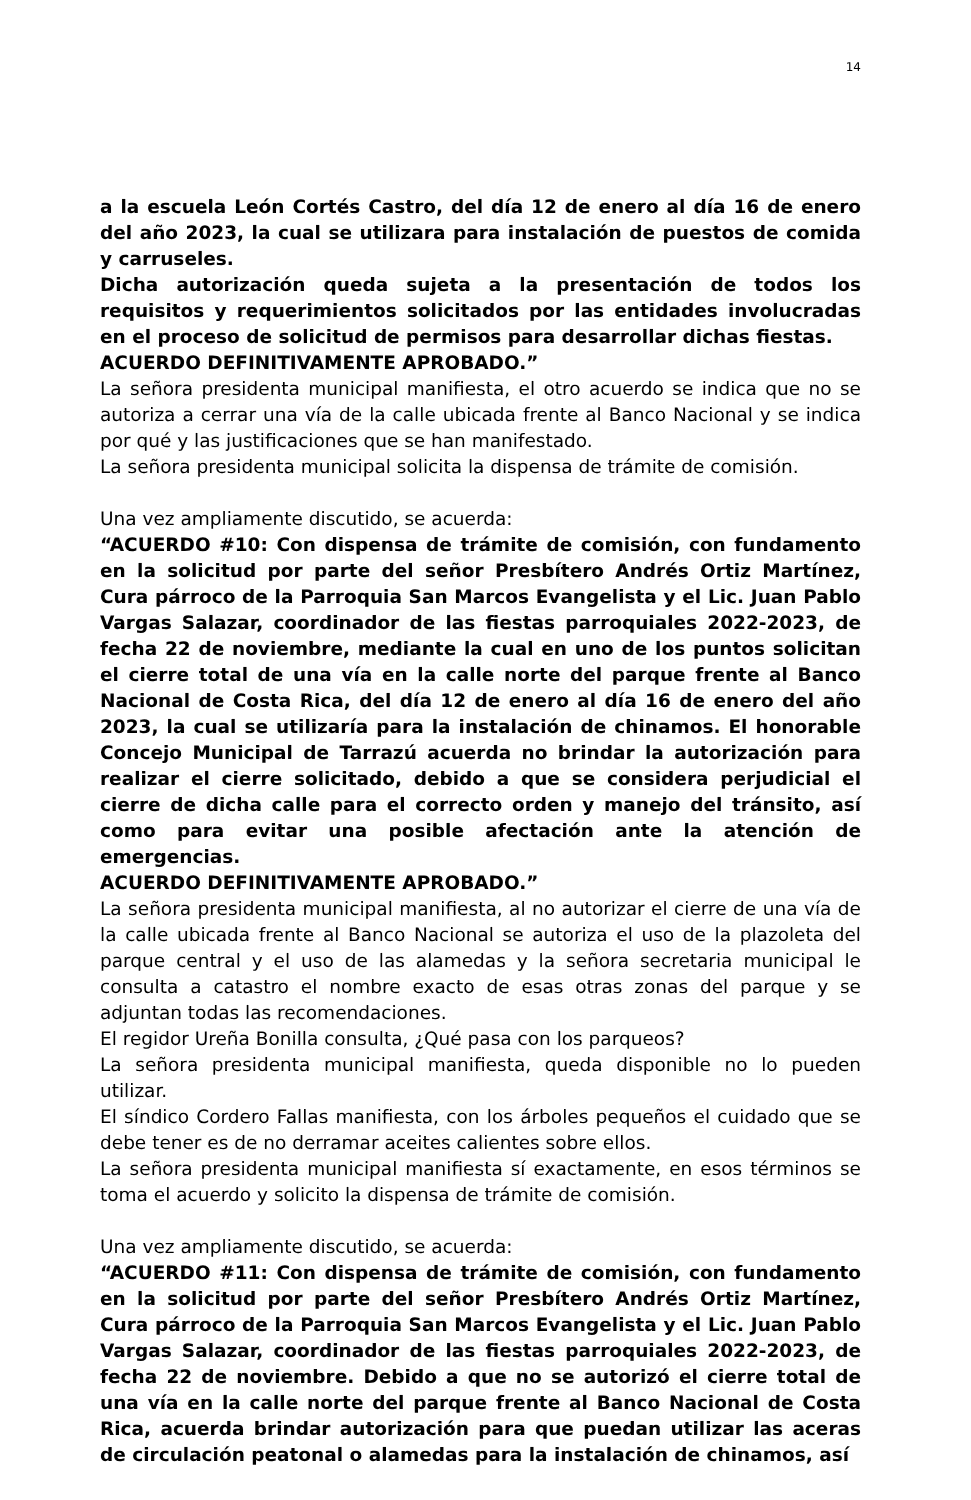14
a la escuela León Cortés Castro, del día 12 de enero al día 16 de enero del año 2023, la cual se utilizara para instalación de puestos de comida y carruseles.
Dicha autorización queda sujeta a la presentación de todos los requisitos y requerimientos solicitados por las entidades involucradas en el proceso de solicitud de permisos para desarrollar dichas fiestas.
ACUERDO DEFINITIVAMENTE APROBADO.”
La señora presidenta municipal manifiesta, el otro acuerdo se indica que no se autoriza a cerrar una vía de la calle ubicada frente al Banco Nacional y se indica por qué y las justificaciones que se han manifestado.
La señora presidenta municipal solicita la dispensa de trámite de comisión.
Una vez ampliamente discutido, se acuerda:
“ACUERDO #10: Con dispensa de trámite de comisión, con fundamento en la solicitud por parte del señor Presbítero Andrés Ortiz Martínez, Cura párroco de la Parroquia San Marcos Evangelista y el Lic. Juan Pablo Vargas Salazar, coordinador de las fiestas parroquiales 2022-2023, de fecha 22 de noviembre, mediante la cual en uno de los puntos solicitan el cierre total de una vía en la calle norte del parque frente al Banco Nacional de Costa Rica, del día 12 de enero al día 16 de enero del año 2023, la cual se utilizaría para la instalación de chinamos. El honorable Concejo Municipal de Tarrazú acuerda no brindar la autorización para realizar el cierre solicitado, debido a que se considera perjudicial el cierre de dicha calle para el correcto orden y manejo del tránsito, así como para evitar una posible afectación ante la atención de emergencias.
ACUERDO DEFINITIVAMENTE APROBADO.”
La señora presidenta municipal manifiesta, al no autorizar el cierre de una vía de la calle ubicada frente al Banco Nacional se autoriza el uso de la plazoleta del parque central y el uso de las alamedas y la señora secretaria municipal le consulta a catastro el nombre exacto de esas otras zonas del parque y se adjuntan todas las recomendaciones.
El regidor Ureña Bonilla consulta, ¿Qué pasa con los parqueos?
La señora presidenta municipal manifiesta, queda disponible no lo pueden utilizar.
El síndico Cordero Fallas manifiesta, con los árboles pequeños el cuidado que se debe tener es de no derramar aceites calientes sobre ellos.
La señora presidenta municipal manifiesta sí exactamente, en esos términos se toma el acuerdo y solicito la dispensa de trámite de comisión.
Una vez ampliamente discutido, se acuerda:
“ACUERDO #11: Con dispensa de trámite de comisión, con fundamento en la solicitud por parte del señor Presbítero Andrés Ortiz Martínez, Cura párroco de la Parroquia San Marcos Evangelista y el Lic. Juan Pablo Vargas Salazar, coordinador de las fiestas parroquiales 2022-2023, de fecha 22 de noviembre. Debido a que no se autorizó el cierre total de una vía en la calle norte del parque frente al Banco Nacional de Costa Rica, acuerda brindar autorización para que puedan utilizar las aceras de circulación peatonal o alamedas para la instalación de chinamos, así